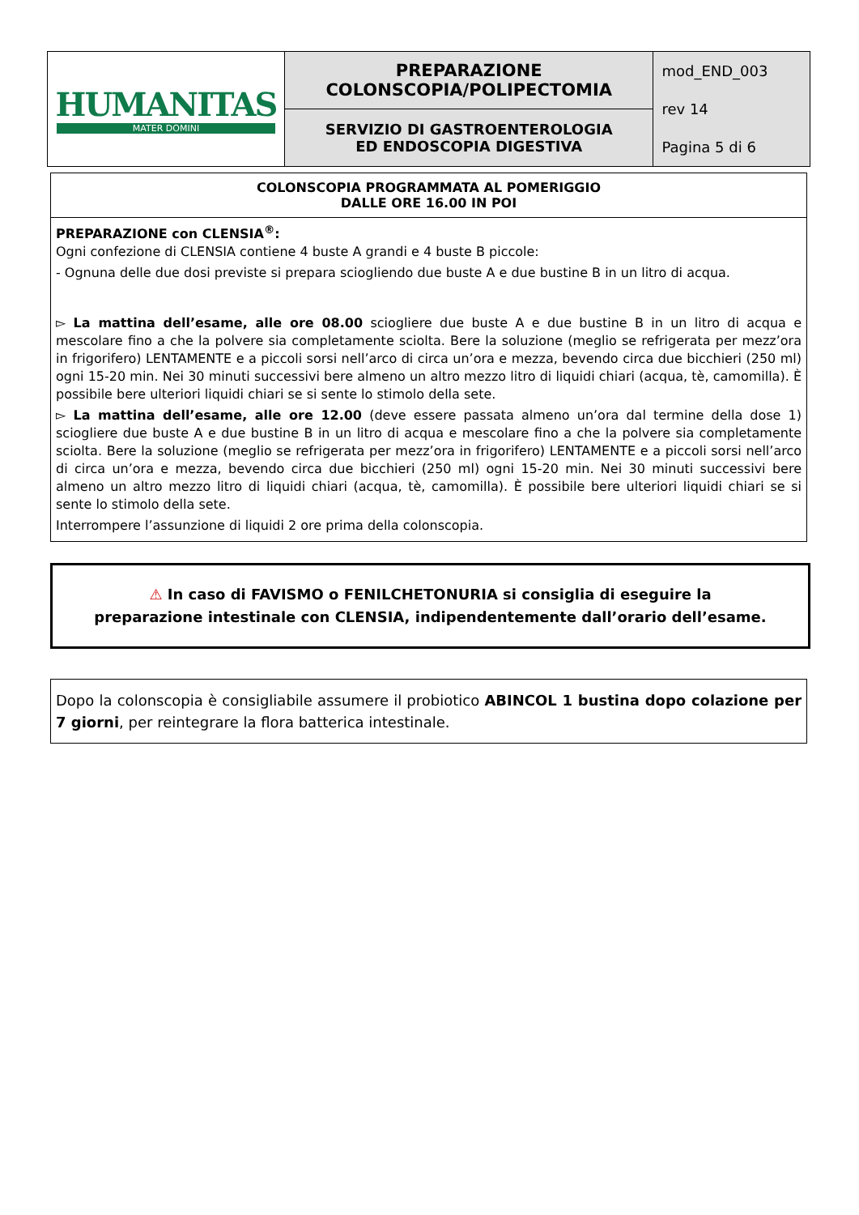| HUMANITAS MATER DOMINI | PREPARAZIONE COLONSCOPIA/POLIPECTOMIA | mod_END_003 rev 14 Pagina 5 di 6 |
| | SERVIZIO DI GASTROENTEROLOGIA ED ENDOSCOPIA DIGESTIVA | |
COLONSCOPIA PROGRAMMATA AL POMERIGGIO
DALLE ORE 16.00 IN POI
PREPARAZIONE con CLENSIA<sup>®</sup>:
Ogni confezione di CLENSIA contiene 4 buste A grandi e 4 buste B piccole:
- Ognuna delle due dosi previste si prepara sciogliendo due buste A e due bustine B in un litro di acqua.
▻ La mattina dell’esame, alle ore 08.00 sciogliere due buste A e due bustine B in un litro di acqua e mescolare fino a che la polvere sia completamente sciolta. Bere la soluzione (meglio se refrigerata per mezz’ora in frigorifero) LENTAMENTE e a piccoli sorsi nell’arco di circa un’ora e mezza, bevendo circa due bicchieri (250 ml) ogni 15-20 min. Nei 30 minuti successivi bere almeno un altro mezzo litro di liquidi chiari (acqua, tè, camomilla). È possibile bere ulteriori liquidi chiari se si sente lo stimolo della sete.
▻ La mattina dell’esame, alle ore 12.00 (deve essere passata almeno un’ora dal termine della dose 1) sciogliere due buste A e due bustine B in un litro di acqua e mescolare fino a che la polvere sia completamente sciolta. Bere la soluzione (meglio se refrigerata per mezz’ora in frigorifero) LENTAMENTE e a piccoli sorsi nell’arco di circa un’ora e mezza, bevendo circa due bicchieri (250 ml) ogni 15-20 min. Nei 30 minuti successivi bere almeno un altro mezzo litro di liquidi chiari (acqua, tè, camomilla). È possibile bere ulteriori liquidi chiari se si sente lo stimolo della sete.
Interrompere l’assunzione di liquidi 2 ore prima della colonscopia.
⚠ In caso di FAVISMO o FENILCHETONURIA si consiglia di eseguire la
preparazione intestinale con CLENSIA, indipendentemente dall’orario dell’esame.
Dopo la colonscopia è consigliabile assumere il probiotico ABINCOL 1 bustina dopo colazione per 7 giorni, per reintegrare la flora batterica intestinale.